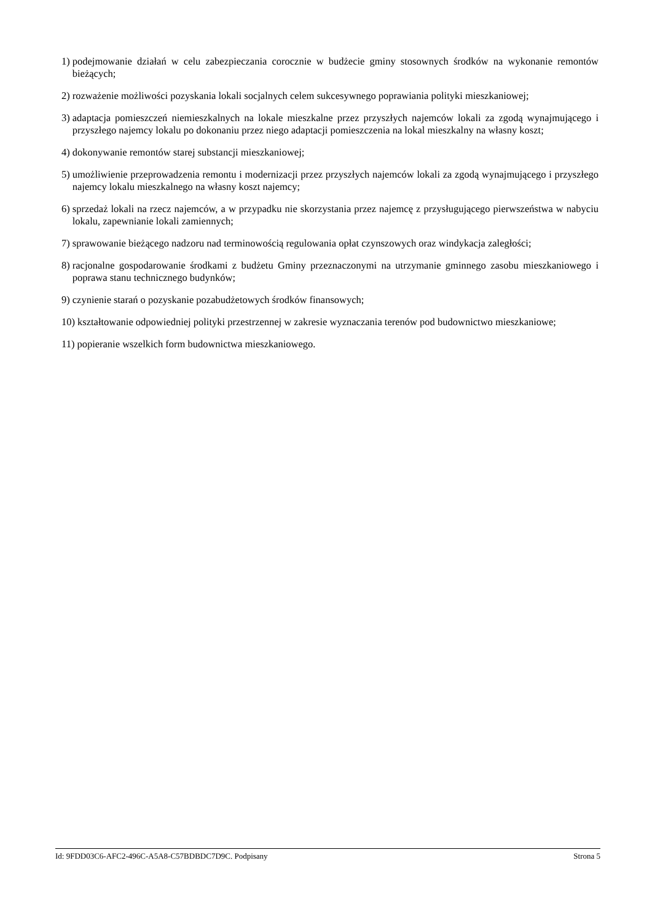1) podejmowanie działań w celu zabezpieczania corocznie w budżecie gminy stosownych środków na wykonanie remontów bieżących;
2) rozważenie możliwości pozyskania lokali socjalnych celem sukcesywnego poprawiania polityki mieszkaniowej;
3) adaptacja pomieszczeń niemieszkalnych na lokale mieszkalne przez przyszłych najemców lokali za zgodą wynajmującego i przyszłego najemcy lokalu po dokonaniu przez niego adaptacji pomieszczenia na lokal mieszkalny na własny koszt;
4) dokonywanie remontów starej substancji mieszkaniowej;
5) umożliwienie przeprowadzenia remontu i modernizacji przez przyszłych najemców lokali za zgodą wynajmującego i przyszłego najemcy lokalu mieszkalnego na własny koszt najemcy;
6) sprzedaż lokali na rzecz najemców, a w przypadku nie skorzystania przez najemcę z przysługującego pierwszeństwa w nabyciu lokalu, zapewnianie lokali zamiennych;
7) sprawowanie bieżącego nadzoru nad terminowością regulowania opłat czynszowych oraz windykacja zaległości;
8) racjonalne gospodarowanie środkami z budżetu Gminy przeznaczonymi na utrzymanie gminnego zasobu mieszkaniowego i poprawa stanu technicznego budynków;
9) czynienie starań o pozyskanie pozabudżetowych środków finansowych;
10) kształtowanie odpowiedniej polityki przestrzennej w zakresie wyznaczania terenów pod budownictwo mieszkaniowe;
11) popieranie wszelkich form budownictwa mieszkaniowego.
Id: 9FDD03C6-AFC2-496C-A5A8-C57BDBDC7D9C. Podpisany Strona 5